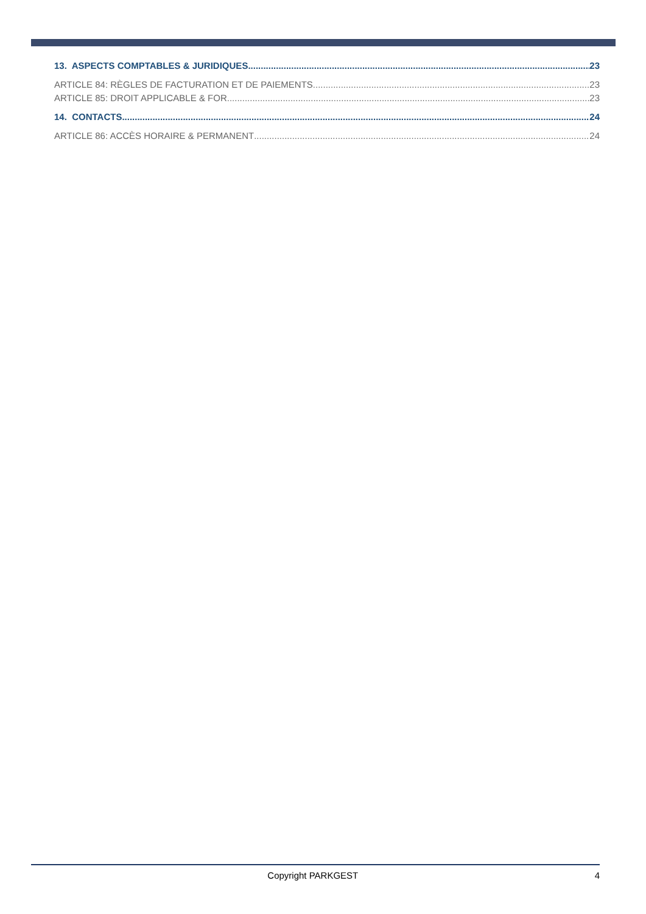13. ASPECTS COMPTABLES & JURIDIQUES 23
ARTICLE 84: RÈGLES DE FACTURATION ET DE PAIEMENTS 23
ARTICLE 85: DROIT APPLICABLE & FOR 23
14. CONTACTS 24
ARTICLE 86: ACCÈS HORAIRE & PERMANENT 24
Copyright PARKGEST 4